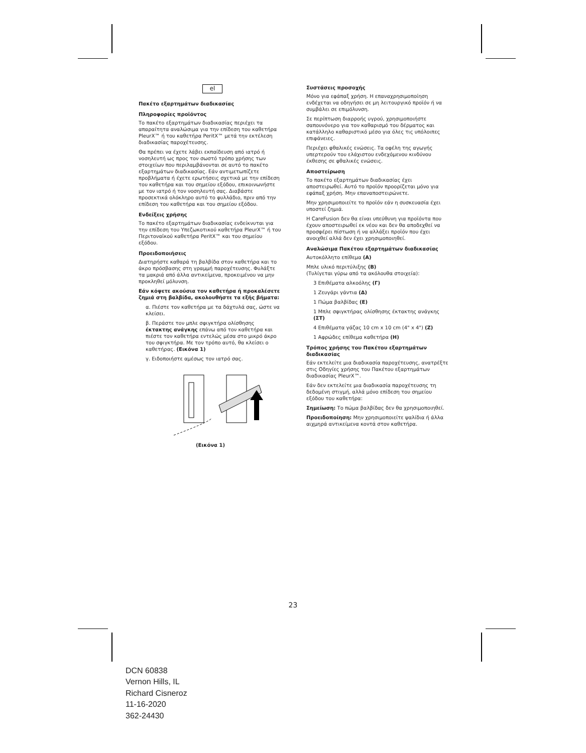el
Πακέτο εξαρτημάτων διαδικασίας
Πληροφορίες προϊόντος
Το πακέτο εξαρτημάτων διαδικασίας περιέχει τα απαραίτητα αναλώσιμα για την επίδεση του καθετήρα PleurX™ ή του καθετήρα PeritX™ μετά την εκτέλεση διαδικασίας παροχέτευσης.
Θα πρέπει να έχετε λάβει εκπαίδευση από ιατρό ή νοσηλευτή ως προς τον σωστό τρόπο χρήσης των στοιχείων που περιλαμβάνονται σε αυτό το πακέτο εξαρτημάτων διαδικασίας. Εάν αντιμετωπίζετε προβλήματα ή έχετε ερωτήσεις σχετικά με την επίδεση του καθετήρα και του σημείου εξόδου, επικοινωνήστε με τον ιατρό ή τον νοσηλευτή σας. Διαβάστε προσεκτικά ολόκληρο αυτό το φυλλάδιο, πριν από την επίδεση του καθετήρα και του σημείου εξόδου.
Ενδείξεις χρήσης
Το πακέτο εξαρτημάτων διαδικασίας ενδείκνυται για την επίδεση του Υπεζωκοτικού καθετήρα PleurX™ ή του Περιτοναϊκού καθετήρα PeritX™ και του σημείου εξόδου.
Προειδοποιήσεις
Διατηρήστε καθαρά τη βαλβίδα στον καθετήρα και το άκρο πρόσβασης στη γραμμή παροχέτευσης. Φυλάξτε τα μακριά από άλλα αντικείμενα, προκειμένου να μην προκληθεί μόλυνση.
Εάν κόψετε ακούσια τον καθετήρα ή προκαλέσετε ζημιά στη βαλβίδα, ακολουθήστε τα εξής βήματα:
α. Πιέστε τον καθετήρα με τα δάχτυλά σας, ώστε να κλείσει.
β. Περάστε τον μπλε σφιγκτήρα ολίσθησης έκτακτης ανάγκης επάνω από τον καθετήρα και πιέστε τον καθετήρα εντελώς μέσα στο μικρό άκρο του σφιγκτήρα. Με τον τρόπο αυτό, θα κλείσει ο καθετήρας. (Εικόνα 1)
γ. Ειδοποιήστε αμέσως τον ιατρό σας.
(Εικόνα 1)
Συστάσεις προσοχής
Μόνο για εφάπαξ χρήση. Η επαναχρησιμοποίηση ενδέχεται να οδηγήσει σε μη λειτουργικό προϊόν ή να συμβάλει σε επιμόλυνση.
Σε περίπτωση διαρροής υγρού, χρησιμοποιήστε σαπουνόνερο για τον καθαρισμό του δέρματος και κατάλληλο καθαριστικό μέσο για όλες τις υπόλοιπες επιφάνειες.
Περιέχει φθαλικές ενώσεις. Τα οφέλη της αγωγής υπερτερούν του ελάχιστου ενδεχόμενου κινδύνου έκθεσης σε φθαλικές ενώσεις.
Αποστείρωση
Το πακέτο εξαρτημάτων διαδικασίας έχει αποστειρωθεί. Αυτό το προϊόν προορίζεται μόνο για εφάπαξ χρήση. Μην επαναποστειρώνετε.
Μην χρησιμοποιείτε το προϊόν εάν η συσκευασία έχει υποστεί ζημιά.
Η CareFusion δεν θα είναι υπεύθυνη για προϊόντα που έχουν αποστειρωθεί εκ νέου και δεν θα αποδεχθεί να προσφέρει πίστωση ή να αλλάξει προϊόν που έχει ανοιχθεί αλλά δεν έχει χρησιμοποιηθεί.
Αναλώσιμα Πακέτου εξαρτημάτων διαδικασίας
Αυτοκόλλητο επίθεμα (Α)
Μπλε υλικό περιτύλιξης (Β)
(Τυλίγεται γύρω από τα ακόλουθα στοιχεία):
3 Επιθέματα αλκοόλης (Γ)
1 Ζευγάρι γάντια (Δ)
1 Πώμα βαλβίδας (Ε)
1 Μπλε σφιγκτήρας ολίσθησης έκτακτης ανάγκης (ΣΤ)
4 Επιθέματα γάζας 10 cm x 10 cm (4" x 4") (Ζ)
1 Αφρώδες επίθεμα καθετήρα (Η)
Τρόπος χρήσης του Πακέτου εξαρτημάτων διαδικασίας
Εάν εκτελείτε μια διαδικασία παροχέτευσης, ανατρέξτε στις Οδηγίες χρήσης του Πακέτου εξαρτημάτων διαδικασίας PleurX™.
Εάν δεν εκτελείτε μια διαδικασία παροχέτευσης τη δεδομένη στιγμή, αλλά μόνο επίδεση του σημείου εξόδου του καθετήρα:
Σημείωση: Το πώμα βαλβίδας δεν θα χρησιμοποιηθεί.
Προειδοποίηση: Μην χρησιμοποιείτε ψαλίδια ή άλλα αιχμηρά αντικείμενα κοντά στον καθετήρα.
23
DCN 60838
Vernon Hills, IL
Richard Cisneroz
11-16-2020
362-24430